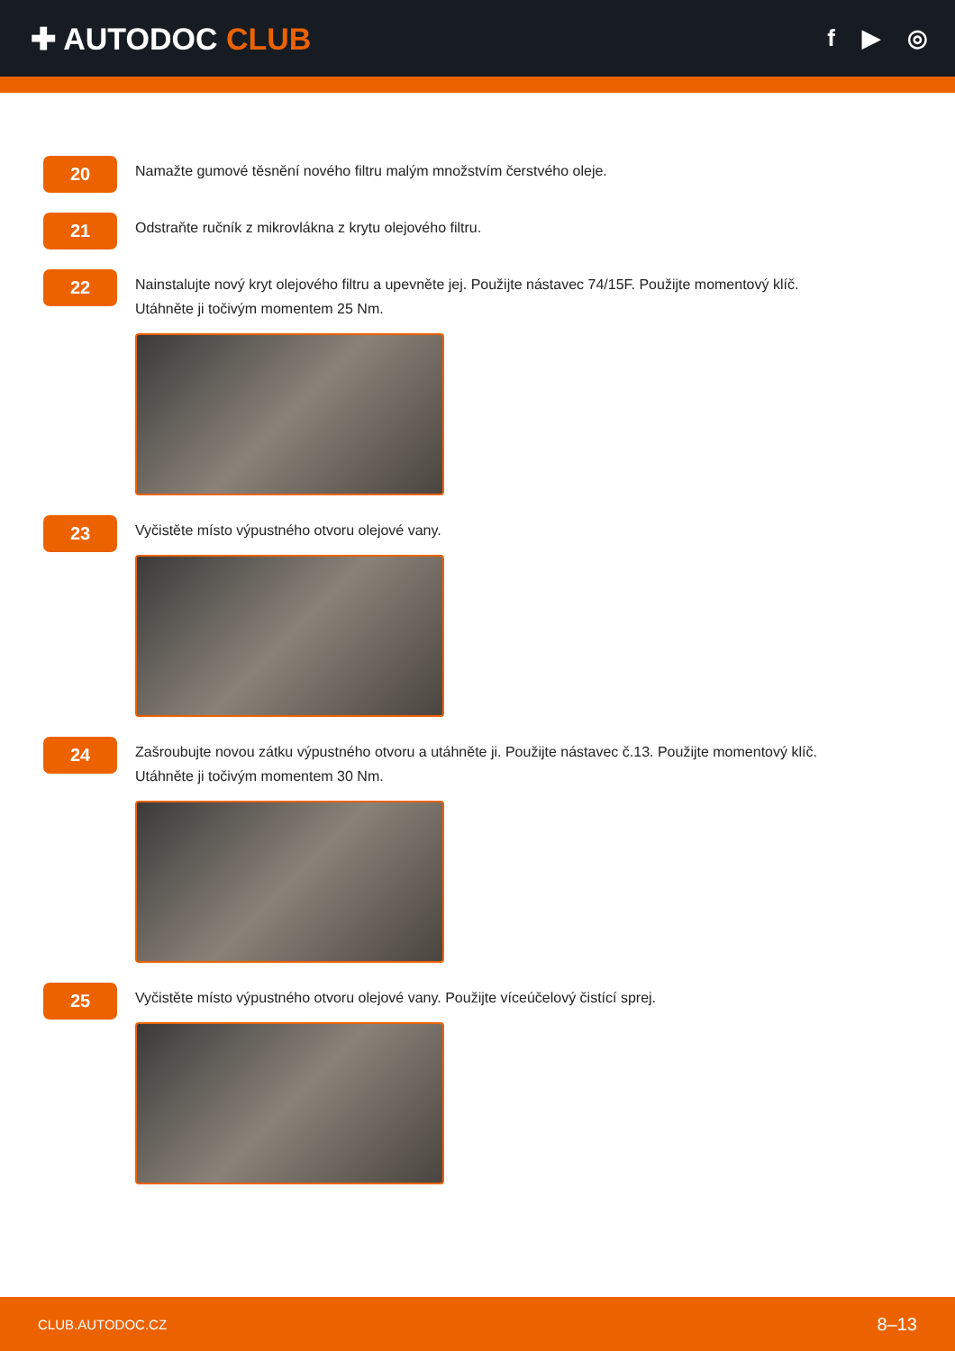✚ AUTODOC CLUB
f ▶ ◎
20
Namažte gumové těsnění nového filtru malým množstvím čerstvého oleje.
21
Odstraňte ručník z mikrovlákna z krytu olejového filtru.
22
Nainstalujte nový kryt olejového filtru a upevněte jej. Použijte nástavec 74/15F. Použijte momentový klíč.
Utáhněte ji točivým momentem 25 Nm.
23
Vyčistěte místo výpustného otvoru olejové vany.
24
Zašroubujte novou zátku výpustného otvoru a utáhněte ji. Použijte nástavec č.13. Použijte momentový klíč.
Utáhněte ji točivým momentem 30 Nm.
25
Vyčistěte místo výpustného otvoru olejové vany. Použijte víceúčelový čistící sprej.
CLUB.AUTODOC.CZ 8–13